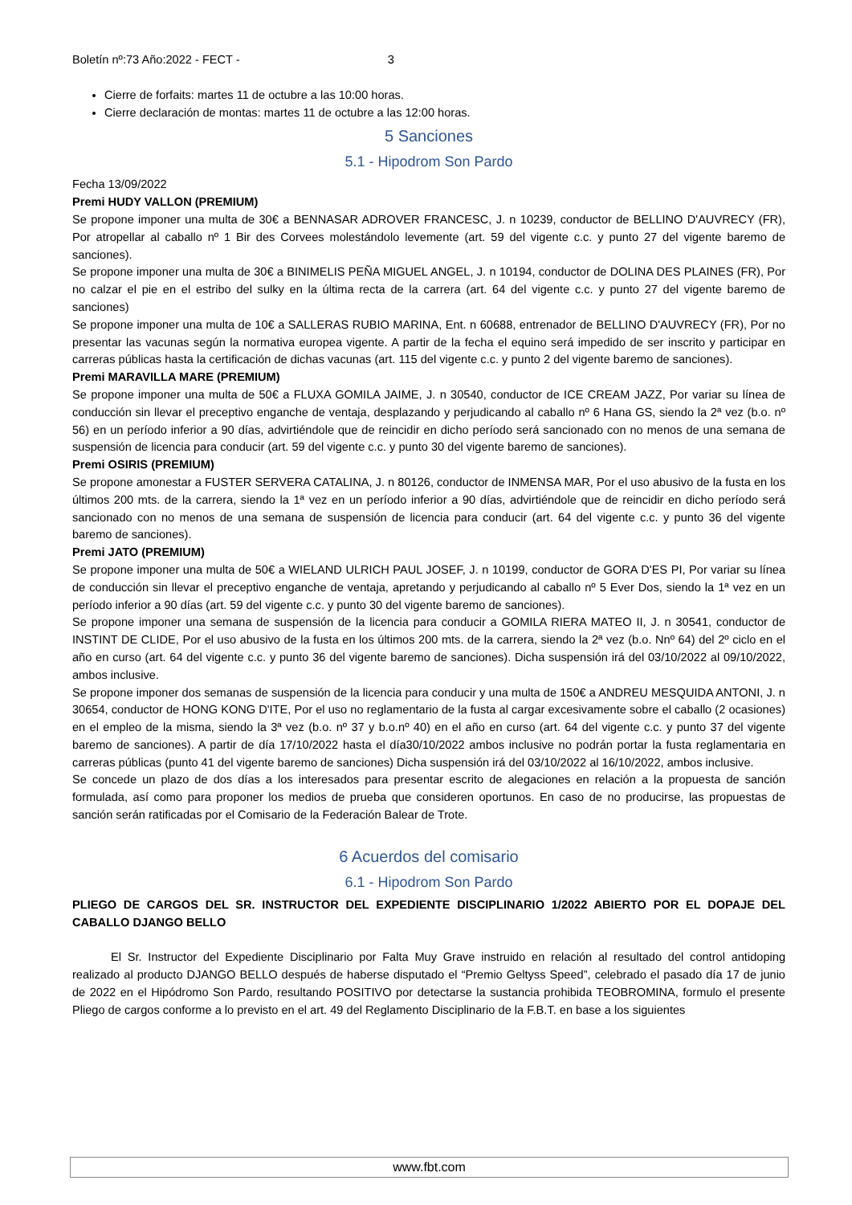Boletín nº:73 Año:2022 - FECT - 3
Cierre de forfaits: martes 11 de octubre a las 10:00 horas.
Cierre declaración de montas: martes 11 de octubre a las 12:00 horas.
5 Sanciones
5.1 - Hipodrom Son Pardo
Fecha 13/09/2022
Premi HUDY VALLON (PREMIUM)
Se propone imponer una multa de 30€ a BENNASAR ADROVER FRANCESC, J. n 10239, conductor de BELLINO D'AUVRECY (FR), Por atropellar al caballo nº 1 Bir des Corvees molestándolo levemente (art. 59 del vigente c.c. y punto 27 del vigente baremo de sanciones).
Se propone imponer una multa de 30€ a BINIMELIS PEÑA MIGUEL ANGEL, J. n 10194, conductor de DOLINA DES PLAINES (FR), Por no calzar el pie en el estribo del sulky en la última recta de la carrera (art. 64 del vigente c.c. y punto 27 del vigente baremo de sanciones)
Se propone imponer una multa de 10€ a SALLERAS RUBIO MARINA, Ent. n 60688, entrenador de BELLINO D'AUVRECY (FR), Por no presentar las vacunas según la normativa europea vigente. A partir de la fecha el equino será impedido de ser inscrito y participar en carreras públicas hasta la certificación de dichas vacunas (art. 115 del vigente c.c. y punto 2 del vigente baremo de sanciones).
Premi MARAVILLA MARE (PREMIUM)
Se propone imponer una multa de 50€ a FLUXA GOMILA JAIME, J. n 30540, conductor de ICE CREAM JAZZ, Por variar su línea de conducción sin llevar el preceptivo enganche de ventaja, desplazando y perjudicando al caballo nº 6 Hana GS, siendo la 2ª vez (b.o. nº 56) en un período inferior a 90 días, advirtiéndole que de reincidir en dicho período será sancionado con no menos de una semana de suspensión de licencia para conducir (art. 59 del vigente c.c. y punto 30 del vigente baremo de sanciones).
Premi OSIRIS (PREMIUM)
Se propone amonestar a FUSTER SERVERA CATALINA, J. n 80126, conductor de INMENSA MAR, Por el uso abusivo de la fusta en los últimos 200 mts. de la carrera, siendo la 1ª vez en un período inferior a 90 días, advirtiéndole que de reincidir en dicho período será sancionado con no menos de una semana de suspensión de licencia para conducir (art. 64 del vigente c.c. y punto 36 del vigente baremo de sanciones).
Premi JATO (PREMIUM)
Se propone imponer una multa de 50€ a WIELAND ULRICH PAUL JOSEF, J. n 10199, conductor de GORA D'ES PI, Por variar su línea de conducción sin llevar el preceptivo enganche de ventaja, apretando y perjudicando al caballo nº 5 Ever Dos, siendo la 1ª vez en un período inferior a 90 días (art. 59 del vigente c.c. y punto 30 del vigente baremo de sanciones).
Se propone imponer una semana de suspensión de la licencia para conducir a GOMILA RIERA MATEO II, J. n 30541, conductor de INSTINT DE CLIDE, Por el uso abusivo de la fusta en los últimos 200 mts. de la carrera, siendo la 2ª vez (b.o. Nnº 64) del 2º ciclo en el año en curso (art. 64 del vigente c.c. y punto 36 del vigente baremo de sanciones). Dicha suspensión irá del 03/10/2022 al 09/10/2022, ambos inclusive.
Se propone imponer dos semanas de suspensión de la licencia para conducir y una multa de 150€ a ANDREU MESQUIDA ANTONI, J. n 30654, conductor de HONG KONG D'ITE, Por el uso no reglamentario de la fusta al cargar excesivamente sobre el caballo (2 ocasiones) en el empleo de la misma, siendo la 3ª vez (b.o. nº 37 y b.o.nº 40) en el año en curso (art. 64 del vigente c.c. y punto 37 del vigente baremo de sanciones). A partir de día 17/10/2022 hasta el día30/10/2022 ambos inclusive no podrán portar la fusta reglamentaria en carreras públicas (punto 41 del vigente baremo de sanciones) Dicha suspensión irá del 03/10/2022 al 16/10/2022, ambos inclusive.
Se concede un plazo de dos días a los interesados para presentar escrito de alegaciones en relación a la propuesta de sanción formulada, así como para proponer los medios de prueba que consideren oportunos. En caso de no producirse, las propuestas de sanción serán ratificadas por el Comisario de la Federación Balear de Trote.
6 Acuerdos del comisario
6.1 - Hipodrom Son Pardo
PLIEGO DE CARGOS DEL SR. INSTRUCTOR DEL EXPEDIENTE DISCIPLINARIO 1/2022 ABIERTO POR EL DOPAJE DEL CABALLO DJANGO BELLO
El Sr. Instructor del Expediente Disciplinario por Falta Muy Grave instruido en relación al resultado del control antidoping realizado al producto DJANGO BELLO después de haberse disputado el “Premio Geltyss Speed”, celebrado el pasado día 17 de junio de 2022 en el Hipódromo Son Pardo, resultando POSITIVO por detectarse la sustancia prohibida TEOBROMINA, formulo el presente Pliego de cargos conforme a lo previsto en el art. 49 del Reglamento Disciplinario de la F.B.T. en base a los siguientes
www.fbt.com